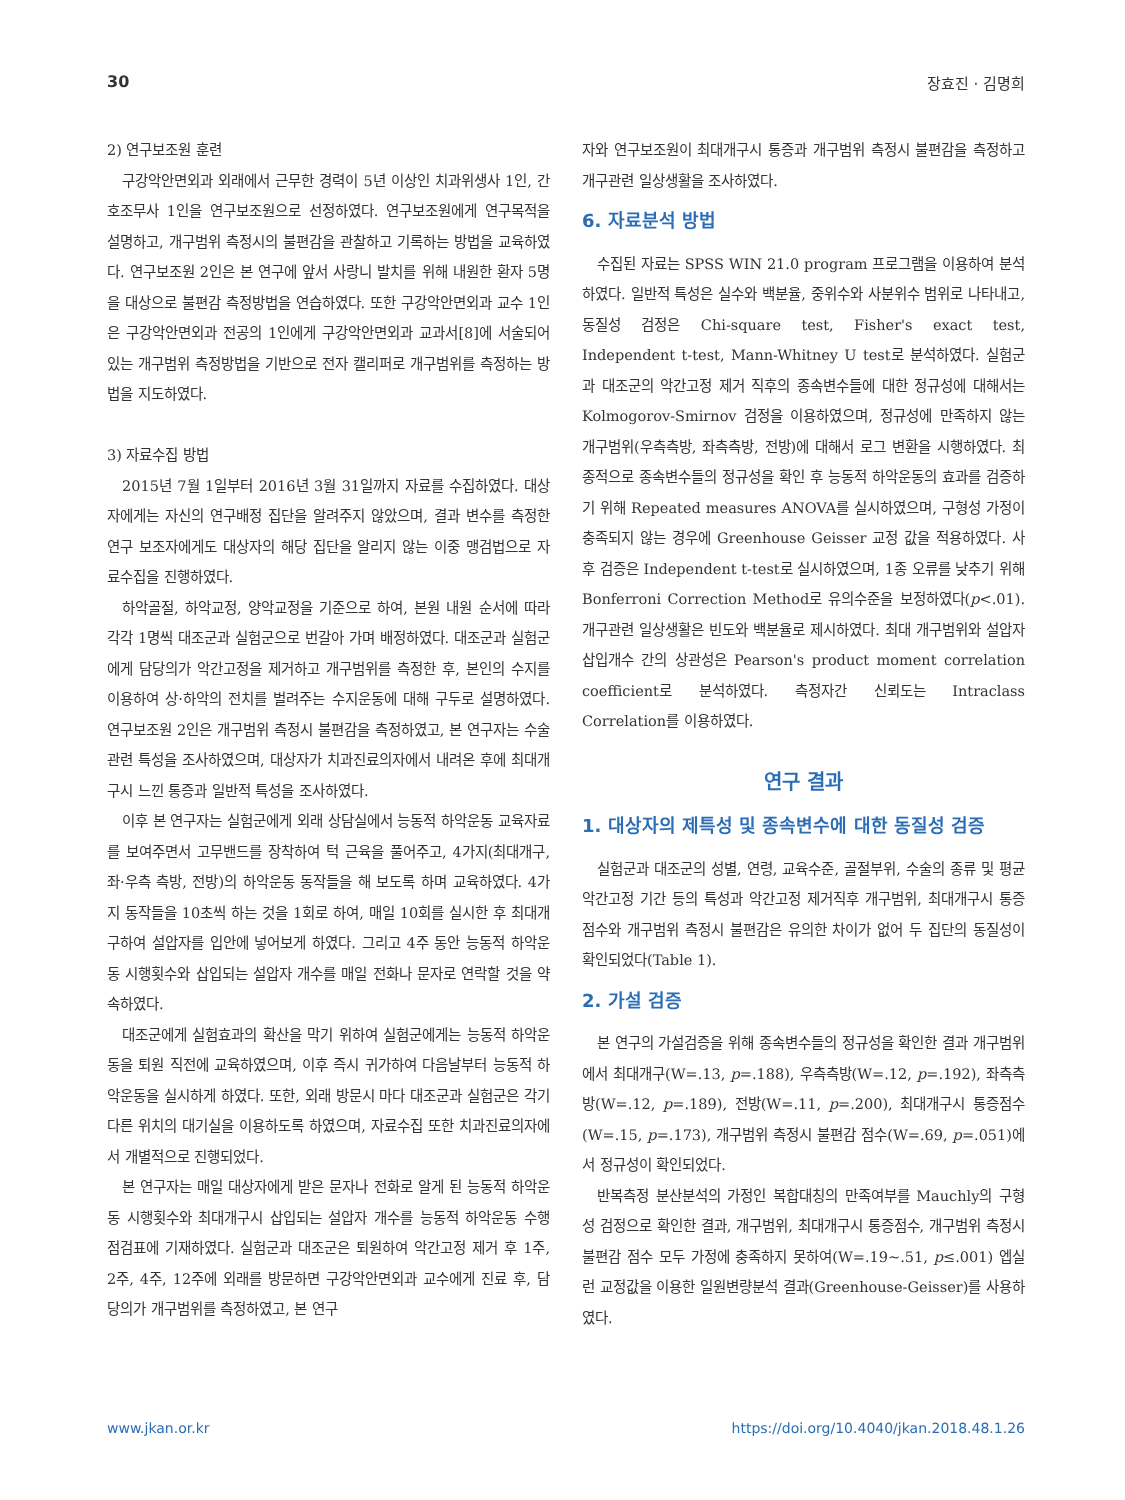30 장효진 · 김명희
2) 연구보조원 훈련
구강악안면외과 외래에서 근무한 경력이 5년 이상인 치과위생사 1인, 간호조무사 1인을 연구보조원으로 선정하였다. 연구보조원에게 연구목적을 설명하고, 개구범위 측정시의 불편감을 관찰하고 기록하는 방법을 교육하였다. 연구보조원 2인은 본 연구에 앞서 사랑니 발치를 위해 내원한 환자 5명을 대상으로 불편감 측정방법을 연습하였다. 또한 구강악안면외과 교수 1인은 구강악안면외과 전공의 1인에게 구강악안면외과 교과서[8]에 서술되어 있는 개구범위 측정방법을 기반으로 전자 캘리퍼로 개구범위를 측정하는 방법을 지도하였다.
3) 자료수집 방법
2015년 7월 1일부터 2016년 3월 31일까지 자료를 수집하였다. 대상자에게는 자신의 연구배정 집단을 알려주지 않았으며, 결과 변수를 측정한 연구 보조자에게도 대상자의 해당 집단을 알리지 않는 이중 맹검법으로 자료수집을 진행하였다.
하악골절, 하악교정, 양악교정을 기준으로 하여, 본원 내원 순서에 따라 각각 1명씩 대조군과 실험군으로 번갈아 가며 배정하였다. 대조군과 실험군에게 담당의가 악간고정을 제거하고 개구범위를 측정한 후, 본인의 수지를 이용하여 상·하악의 전치를 벌려주는 수지운동에 대해 구두로 설명하였다. 연구보조원 2인은 개구범위 측정시 불편감을 측정하였고, 본 연구자는 수술관련 특성을 조사하였으며, 대상자가 치과진료의자에서 내려온 후에 최대개구시 느낀 통증과 일반적 특성을 조사하였다.
이후 본 연구자는 실험군에게 외래 상담실에서 능동적 하악운동 교육자료를 보여주면서 고무밴드를 장착하여 턱 근육을 풀어주고, 4가지(최대개구, 좌·우측 측방, 전방)의 하악운동 동작들을 해 보도록 하며 교육하였다. 4가지 동작들을 10초씩 하는 것을 1회로 하여, 매일 10회를 실시한 후 최대개구하여 설압자를 입안에 넣어보게 하였다. 그리고 4주 동안 능동적 하악운동 시행횟수와 삽입되는 설압자 개수를 매일 전화나 문자로 연락할 것을 약속하였다.
대조군에게 실험효과의 확산을 막기 위하여 실험군에게는 능동적 하악운동을 퇴원 직전에 교육하였으며, 이후 즉시 귀가하여 다음날부터 능동적 하악운동을 실시하게 하였다. 또한, 외래 방문시 마다 대조군과 실험군은 각기 다른 위치의 대기실을 이용하도록 하였으며, 자료수집 또한 치과진료의자에서 개별적으로 진행되었다.
본 연구자는 매일 대상자에게 받은 문자나 전화로 알게 된 능동적 하악운동 시행횟수와 최대개구시 삽입되는 설압자 개수를 능동적 하악운동 수행 점검표에 기재하였다. 실험군과 대조군은 퇴원하여 악간고정 제거 후 1주, 2주, 4주, 12주에 외래를 방문하면 구강악안면외과 교수에게 진료 후, 담당의가 개구범위를 측정하였고, 본 연구
자와 연구보조원이 최대개구시 통증과 개구범위 측정시 불편감을 측정하고 개구관련 일상생활을 조사하였다.
6. 자료분석 방법
수집된 자료는 SPSS WIN 21.0 program 프로그램을 이용하여 분석하였다. 일반적 특성은 실수와 백분율, 중위수와 사분위수 범위로 나타내고, 동질성 검정은 Chi-square test, Fisher's exact test, Independent t-test, Mann-Whitney U test로 분석하였다. 실험군과 대조군의 악간고정 제거 직후의 종속변수들에 대한 정규성에 대해서는 Kolmogorov-Smirnov 검정을 이용하였으며, 정규성에 만족하지 않는 개구범위(우측측방, 좌측측방, 전방)에 대해서 로그 변환을 시행하였다. 최종적으로 종속변수들의 정규성을 확인 후 능동적 하악운동의 효과를 검증하기 위해 Repeated measures ANOVA를 실시하였으며, 구형성 가정이 충족되지 않는 경우에 Greenhouse Geisser 교정 값을 적용하였다. 사후 검증은 Independent t-test로 실시하였으며, 1종 오류를 낮추기 위해 Bonferroni Correction Method로 유의수준을 보정하였다(p<.01). 개구관련 일상생활은 빈도와 백분율로 제시하였다. 최대 개구범위와 설압자 삽입개수 간의 상관성은 Pearson's product moment correlation coefficient로 분석하였다. 측정자간 신뢰도는 Intraclass Correlation를 이용하였다.
연구 결과
1. 대상자의 제특성 및 종속변수에 대한 동질성 검증
실험군과 대조군의 성별, 연령, 교육수준, 골절부위, 수술의 종류 및 평균 악간고정 기간 등의 특성과 악간고정 제거직후 개구범위, 최대개구시 통증점수와 개구범위 측정시 불편감은 유의한 차이가 없어 두 집단의 동질성이 확인되었다(Table 1).
2. 가설 검증
본 연구의 가설검증을 위해 종속변수들의 정규성을 확인한 결과 개구범위에서 최대개구(W=.13, p=.188), 우측측방(W=.12, p=.192), 좌측측방(W=.12, p=.189), 전방(W=.11, p=.200), 최대개구시 통증점수(W=.15, p=.173), 개구범위 측정시 불편감 점수(W=.69, p=.051)에서 정규성이 확인되었다.
반복측정 분산분석의 가정인 복합대칭의 만족여부를 Mauchly의 구형성 검정으로 확인한 결과, 개구범위, 최대개구시 통증점수, 개구범위 측정시 불편감 점수 모두 가정에 충족하지 못하여(W=.19~.51, p≤.001) 엡실런 교정값을 이용한 일원변량분석 결과(Greenhouse-Geisser)를 사용하였다.
www.jkan.or.kr https://doi.org/10.4040/jkan.2018.48.1.26